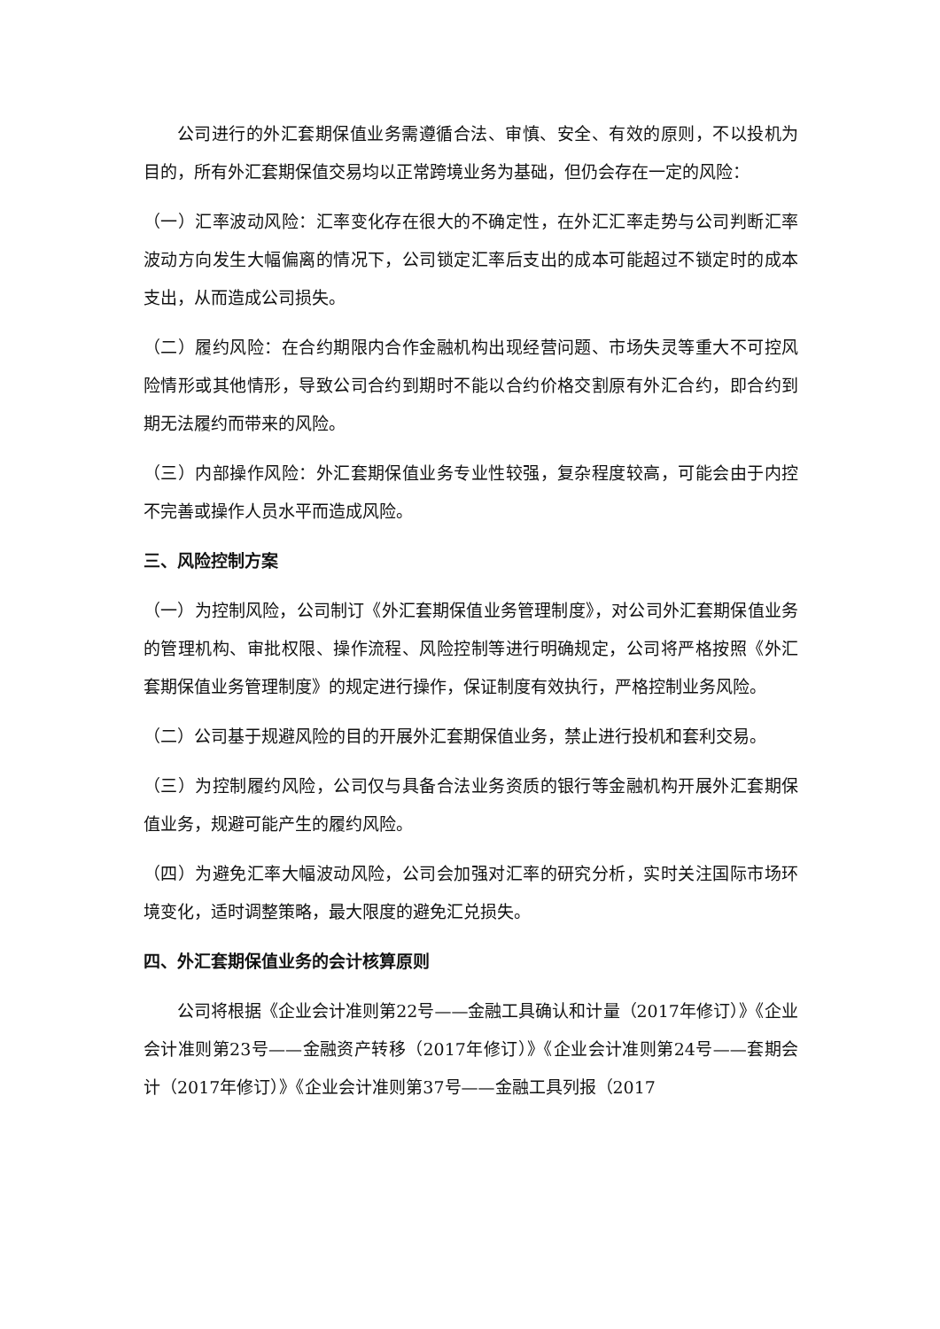公司进行的外汇套期保值业务需遵循合法、审慎、安全、有效的原则，不以投机为目的，所有外汇套期保值交易均以正常跨境业务为基础，但仍会存在一定的风险：
（一）汇率波动风险：汇率变化存在很大的不确定性，在外汇汇率走势与公司判断汇率波动方向发生大幅偏离的情况下，公司锁定汇率后支出的成本可能超过不锁定时的成本支出，从而造成公司损失。
（二）履约风险：在合约期限内合作金融机构出现经营问题、市场失灵等重大不可控风险情形或其他情形，导致公司合约到期时不能以合约价格交割原有外汇合约，即合约到期无法履约而带来的风险。
（三）内部操作风险：外汇套期保值业务专业性较强，复杂程度较高，可能会由于内控不完善或操作人员水平而造成风险。
三、风险控制方案
（一）为控制风险，公司制订《外汇套期保值业务管理制度》，对公司外汇套期保值业务的管理机构、审批权限、操作流程、风险控制等进行明确规定，公司将严格按照《外汇套期保值业务管理制度》的规定进行操作，保证制度有效执行，严格控制业务风险。
（二）公司基于规避风险的目的开展外汇套期保值业务，禁止进行投机和套利交易。
（三）为控制履约风险，公司仅与具备合法业务资质的银行等金融机构开展外汇套期保值业务，规避可能产生的履约风险。
（四）为避免汇率大幅波动风险，公司会加强对汇率的研究分析，实时关注国际市场环境变化，适时调整策略，最大限度的避免汇兑损失。
四、外汇套期保值业务的会计核算原则
公司将根据《企业会计准则第22号——金融工具确认和计量（2017年修订）》《企业会计准则第23号——金融资产转移（2017年修订）》《企业会计准则第24号——套期会计（2017年修订）》《企业会计准则第37号——金融工具列报（2017